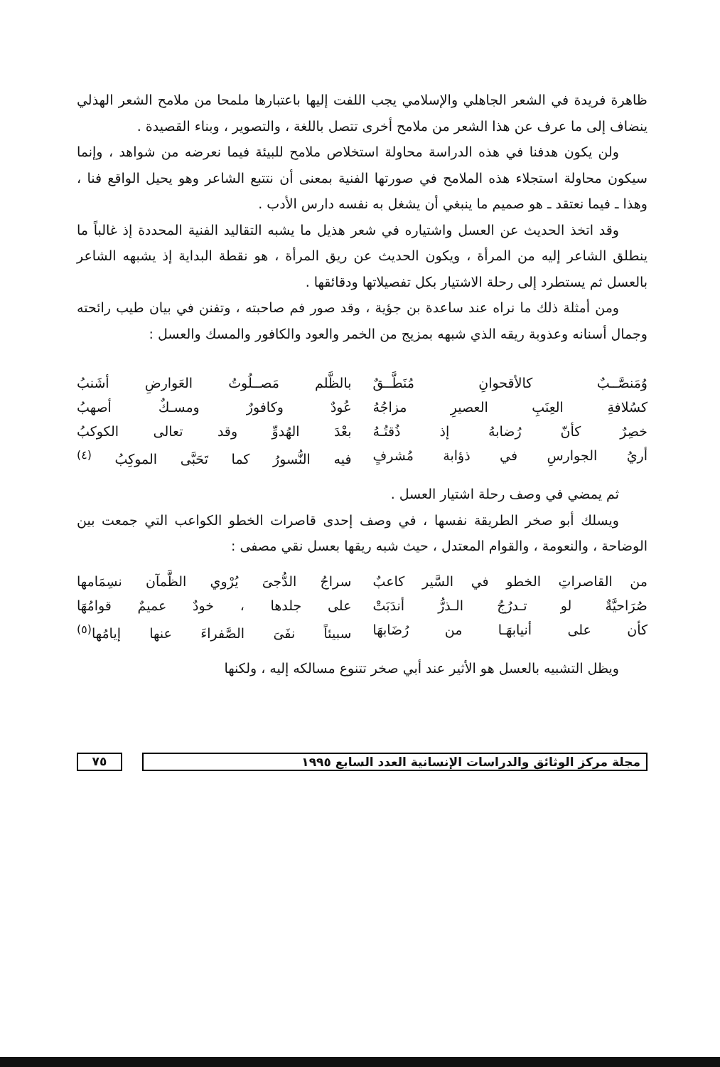ظاهرة فريدة في الشعر الجاهلي والإسلامي يجب اللفت إليها باعتبارها ملمحا من ملامح الشعر الهذلي ينضاف إلى ما عرف عن هذا الشعر من ملامح أخرى تتصل باللغة ، والتصوير ، وبناء القصيدة .
ولن يكون هدفنا في هذه الدراسة محاولة استخلاص ملامح للبيئة فيما نعرضه من شواهد ، وإنما سيكون محاولة استجلاء هذه الملامح في صورتها الفنية بمعنى أن نتتبع الشاعر وهو يحيل الواقع فنا ، وهذا ـ فيما نعتقد ـ هو صميم ما ينبغي أن يشغل به نفسه دارس الأدب .
وقد اتخذ الحديث عن العسل واشتياره في شعر هذيل ما يشبه التقاليد الفنية المحددة إذ غالباً ما ينطلق الشاعر إليه من المرأة ، ويكون الحديث عن ريق المرأة ، هو نقطة البداية إذ يشبهه الشاعر بالعسل ثم يستطرد إلى رحلة الاشتيار بكل تفصيلاتها ودقائقها .
ومن أمثلة ذلك ما نراه عند ساعدة بن جؤية ، وقد صور فم صاحبته ، وتفنن في بيان طيب رائحته وجمال أسنانه وعذوبة ريقه الذي شبهه بمزيج من الخمر والعود والكافور والمسك والعسل :
وُمَنصَّــبٌ كالأقحوانِ مُنَطَّــقٌ
بالظَّلم مَصــلُوتُ العَوارضِ أشَنبُ
كسُلافةِ العِنَبِ العصيرِ مزاجُهُ
عُودٌ وكافورٌ ومسـكٌ أصهبُ
خصِرٌ كأنّ رُضابهُ إذ ذُقتُـهُ
بعْدَ الهُدوِّ وقد تعالى الكوكبُ
أريُ الجوارسِ في ذؤابة مُشرفٍ
فيه النُّسورُ كما تَحَبَّى الموكِبُ <sup>(٤)</sup>
ثم يمضي في وصف رحلة اشتيار العسل .
ويسلك أبو صخر الطريقة نفسها ، في وصف إحدى قاصرات الخطو الكواعب التي جمعت بين الوضاحة ، والنعومة ، والقوام المعتدل ، حيث شبه ريقها بعسل نقي مصفى :
من القاصراتِ الخطو في السَّير كاعبٌ
سراجُ الدُّجىَ يُرْوي الظَّمآن نسِمَامها
صُرَاحيَّةٌ لو تـدرُجُ الـذرُّ أندَبَتْ
على جلدها ، خودٌ عميمٌ قوامُهَا
كأن على أنيابهَـا من رُضَابهَا
سبيئاً نفَىَ الصَّفراءَ عنها إيامُها<sup>(٥)</sup>
ويظل التشبيه بالعسل هو الأثير عند أبي صخر تتنوع مسالكه إليه ، ولكنها
مجلة مركز الوثائق والدراسات الإنسانية العدد السابع ١٩٩٥
٧٥